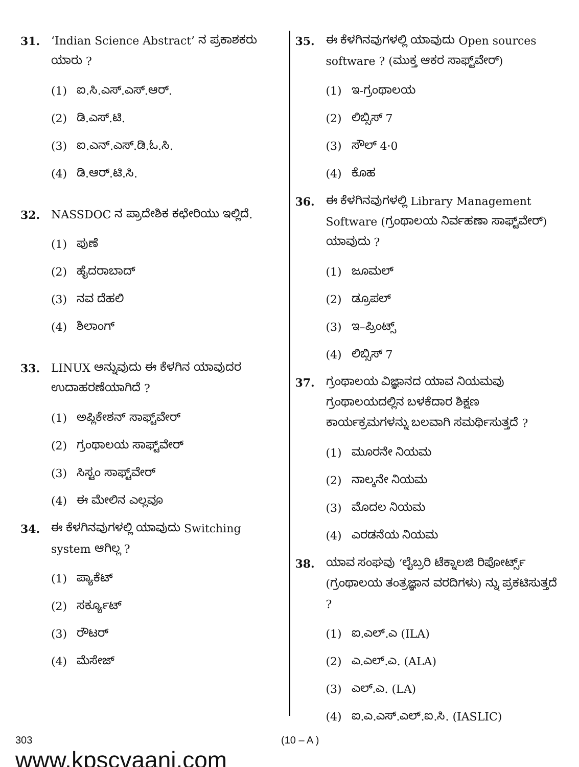31. ‘Indian Science Abstract’ ನ ಪ್ರಕಾಶಕರು ಯಾರು ?
(1) ಐ.ಸಿ.ಎಸ್.ಎಸ್.ಆರ್.
(2) ಡಿ.ಎಸ್.ಟಿ.
(3) ಐ.ಎನ್.ಎಸ್.ಡಿ.ಓ.ಸಿ.
(4) ಡಿ.ಆರ್.ಟಿ.ಸಿ.
32. NASSDOC ನ ಪ್ರಾದೇಶಿಕ ಕಛೇರಿಯು ಇಲ್ಲಿದೆ.
(1) ಪುಣೆ
(2) ಹೈದರಾಬಾದ್
(3) ನವ ದೆಹಲಿ
(4) ಶಿಲಾಂಗ್
33. LINUX ಅನ್ನುವುದು ಈ ಕೆಳಗಿನ ಯಾವುದರ ಉದಾಹರಣೆಯಾಗಿದೆ ?
(1) ಅಪ್ಲಿಕೇಶನ್ ಸಾಫ್ಟ್‌ವೇರ್
(2) ಗ್ರಂಥಾಲಯ ಸಾಫ್ಟ್‌ವೇರ್
(3) ಸಿಸ್ಟಂ ಸಾಫ್ಟ್‌ವೇರ್
(4) ಈ ಮೇಲಿನ ಎಲ್ಲವೂ
34. ಈ ಕೆಳಗಿನವುಗಳಲ್ಲಿ ಯಾವುದು Switching system ಆಗಿಲ್ಲ ?
(1) ಪ್ಯಾಕೆಟ್
(2) ಸರ್ಕ್ಯೂಟ್
(3) ರೌಟರ್
(4) ಮೆಸೇಜ್
35. ಈ ಕೆಳಗಿನವುಗಳಲ್ಲಿ ಯಾವುದು Open sources software ? (ಮುಕ್ತ ಆಕರ ಸಾಫ್ಟ್‌ವೇರ್)
(1) ಇ-ಗ್ರಂಥಾಲಯ
(2) ಲಿಬ್ಸಿಸ್ 7
(3) ಸೌಲ್ 4·0
(4) ಕೊಹ
36. ಈ ಕೆಳಗಿನವುಗಳಲ್ಲಿ Library Management Software (ಗ್ರಂಥಾಲಯ ನಿರ್ವಹಣಾ ಸಾಫ್ಟ್‌ವೇರ್) ಯಾವುದು ?
(1) ಜೂಮಲ್
(2) ಡ್ರೂಪಲ್
(3) ಇ–ಪ್ರಿಂಟ್ಸ್
(4) ಲಿಬ್ಸಿಸ್ 7
37. ಗ್ರಂಥಾಲಯ ವಿಜ್ಞಾನದ ಯಾವ ನಿಯಮವು ಗ್ರಂಥಾಲಯದಲ್ಲಿನ ಬಳಕೆದಾರ ಶಿಕ್ಷಣ ಕಾರ್ಯಕ್ರಮಗಳನ್ನು ಬಲವಾಗಿ ಸಮರ್ಥಿಸುತ್ತದೆ ?
(1) ಮೂರನೇ ನಿಯಮ
(2) ನಾಲ್ಕನೇ ನಿಯಮ
(3) ಮೊದಲ ನಿಯಮ
(4) ಎರಡನೆಯ ನಿಯಮ
38. ಯಾವ ಸಂಘವು ‘ಲೈಬ್ರರಿ ಟೆಕ್ನಾಲಜಿ ರಿಪೋರ್ಟ್ಸ್ (ಗ್ರಂಥಾಲಯ ತಂತ್ರಜ್ಞಾನ ವರದಿಗಳು) ನ್ನು ಪ್ರಕಟಿಸುತ್ತದೆ ?
(1) ಐ.ಎಲ್.ಎ (ILA)
(2) ಎ.ಎಲ್.ಎ. (ALA)
(3) ಎಲ್.ಎ. (LA)
(4) ಐ.ಎ.ಎಸ್.ಎಲ್.ಐ.ಸಿ. (IASLIC)
303
www.kpscvaani.com
(10 – A )